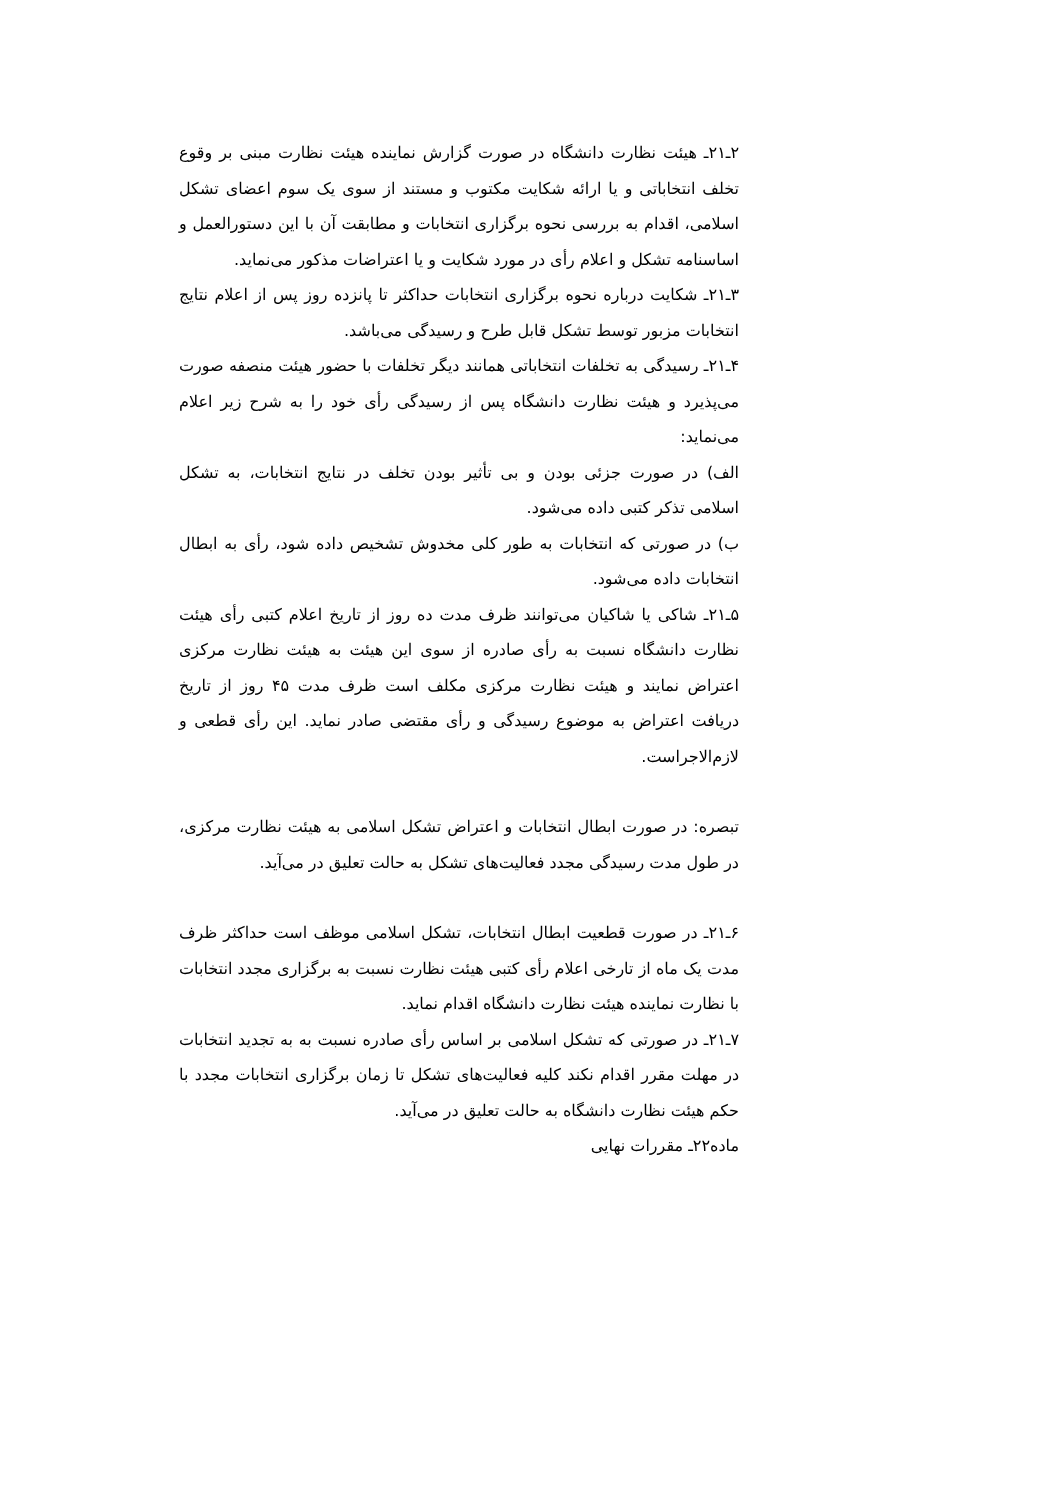۲ـ۲۱ـ هیئت نظارت دانشگاه در صورت گزارش نماینده هیئت نظارت مبنی بر وقوع تخلف انتخاباتی و یا ارائه شکایت مکتوب و مستند از سوی یک سوم اعضای تشکل اسلامی، اقدام به بررسی نحوه برگزاری انتخابات و مطابقت آن با این دستورالعمل و اساسنامه تشکل و اعلام رأی در مورد شکایت و یا اعتراضات مذکور می‌نماید.
۳ـ۲۱ـ شکایت درباره نحوه برگزاری انتخابات حداکثر تا پانزده روز پس از اعلام نتایج انتخابات مزبور توسط تشکل قابل طرح و رسیدگی می‌باشد.
۴ـ۲۱ـ رسیدگی به تخلفات انتخاباتی همانند دیگر تخلفات با حضور هیئت منصفه صورت می‌پذیرد و هیئت نظارت دانشگاه پس از رسیدگی رأی خود را به شرح زیر اعلام می‌نماید:
الف) در صورت جزئی بودن و بی تأثیر بودن تخلف در نتایج انتخابات، به تشکل اسلامی تذکر کتبی داده می‌شود.
ب) در صورتی که انتخابات به طور کلی مخدوش تشخیص داده شود، رأی به ابطال انتخابات داده می‌شود.
۵ـ۲۱ـ شاکی یا شاکیان می‌توانند ظرف مدت ده روز از تاریخ اعلام کتبی رأی هیئت نظارت دانشگاه نسبت به رأی صادره از سوی این هیئت به هیئت نظارت مرکزی اعتراض نمایند و هیئت نظارت مرکزی مکلف است ظرف مدت ۴۵ روز از تاریخ دریافت اعتراض به موضوع رسیدگی و رأی مقتضی صادر نماید. این رأی قطعی و لازم‌الاجراست.
تبصره: در صورت ابطال انتخابات و اعتراض تشکل اسلامی به هیئت نظارت مرکزی، در طول مدت رسیدگی مجدد فعالیت‌های تشکل به حالت تعلیق در می‌آید.
۶ـ۲۱ـ در صورت قطعیت ابطال انتخابات، تشکل اسلامی موظف است حداکثر ظرف مدت یک ماه از تارخی اعلام رأی کتبی هیئت نظارت نسبت به برگزاری مجدد انتخابات با نظارت نماینده هیئت نظارت دانشگاه اقدام نماید.
۷ـ۲۱ـ در صورتی که تشکل اسلامی بر اساس رأی صادره نسبت به به تجدید انتخابات در مهلت مقرر اقدام نکند کلیه فعالیت‌های تشکل تا زمان برگزاری انتخابات مجدد با حکم هیئت نظارت دانشگاه به حالت تعلیق در می‌آید.
ماده۲۲ـ مقررات نهایی